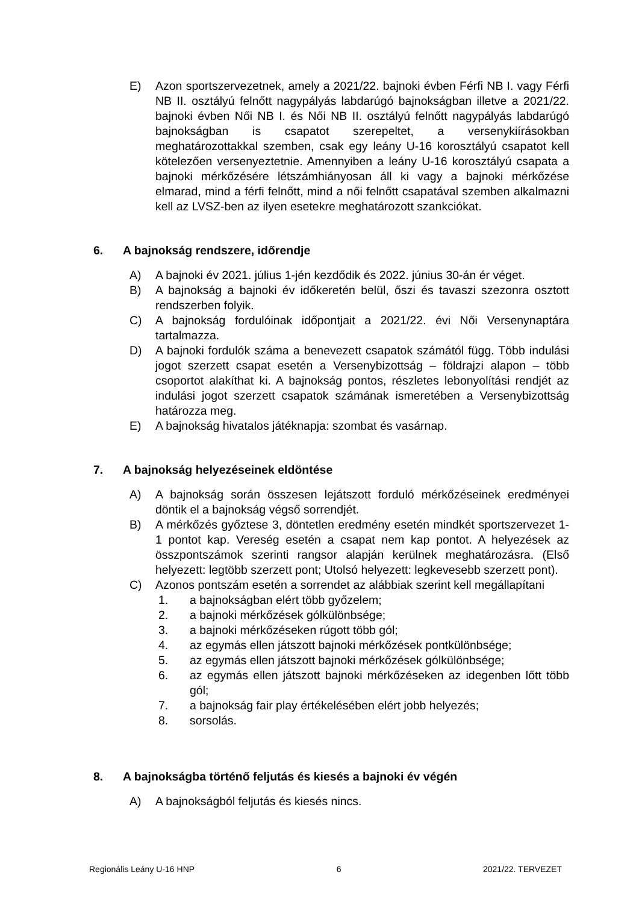E) Azon sportszervezetnek, amely a 2021/22. bajnoki évben Férfi NB I. vagy Férfi NB II. osztályú felnőtt nagypályás labdarúgó bajnokságban illetve a 2021/22. bajnoki évben Női NB I. és Női NB II. osztályú felnőtt nagypályás labdarúgó bajnokságban is csapatot szerepeltet, a versenykiírásokban meghatározottakkal szemben, csak egy leány U-16 korosztályú csapatot kell kötelezően versenyeztetnie. Amennyiben a leány U-16 korosztályú csapata a bajnoki mérkőzésére létszámhiányosan áll ki vagy a bajnoki mérkőzése elmarad, mind a férfi felnőtt, mind a női felnőtt csapatával szemben alkalmazni kell az LVSZ-ben az ilyen esetekre meghatározott szankciókat.
6. A bajnokság rendszere, időrendje
A) A bajnoki év 2021. július 1-jén kezdődik és 2022. június 30-án ér véget.
B) A bajnokság a bajnoki év időkeretén belül, őszi és tavaszi szezonra osztott rendszerben folyik.
C) A bajnokság fordulóinak időpontjait a 2021/22. évi Női Versenynaptára tartalmazza.
D) A bajnoki fordulók száma a benevezett csapatok számától függ. Több indulási jogot szerzett csapat esetén a Versenybizottság – földrajzi alapon – több csoportot alakíthat ki. A bajnokság pontos, részletes lebonyolítási rendjét az indulási jogot szerzett csapatok számának ismeretében a Versenybizottság határozza meg.
E) A bajnokság hivatalos játéknapja: szombat és vasárnap.
7. A bajnokság helyezéseinek eldöntése
A) A bajnokság során összesen lejátszott forduló mérkőzéseinek eredményei döntik el a bajnokság végső sorrendjét.
B) A mérkőzés győztese 3, döntetlen eredmény esetén mindkét sportszervezet 1-1 pontot kap. Vereség esetén a csapat nem kap pontot. A helyezések az összpontszámok szerinti rangsor alapján kerülnek meghatározásra. (Első helyezett: legtöbb szerzett pont; Utolsó helyezett: legkevesebb szerzett pont).
C) Azonos pontszám esetén a sorrendet az alábbiak szerint kell megállapítani
1. a bajnokságban elért több győzelem;
2. a bajnoki mérkőzések gólkülönbsége;
3. a bajnoki mérkőzéseken rúgott több gól;
4. az egymás ellen játszott bajnoki mérkőzések pontkülönbsége;
5. az egymás ellen játszott bajnoki mérkőzések gólkülönbsége;
6. az egymás ellen játszott bajnoki mérkőzéseken az idegenben lőtt több gól;
7. a bajnokság fair play értékelésében elért jobb helyezés;
8. sorsolás.
8. A bajnokságba történő feljutás és kiesés a bajnoki év végén
A) A bajnokságból feljutás és kiesés nincs.
Regionális Leány U-16 HNP 6 2021/22. TERVEZET